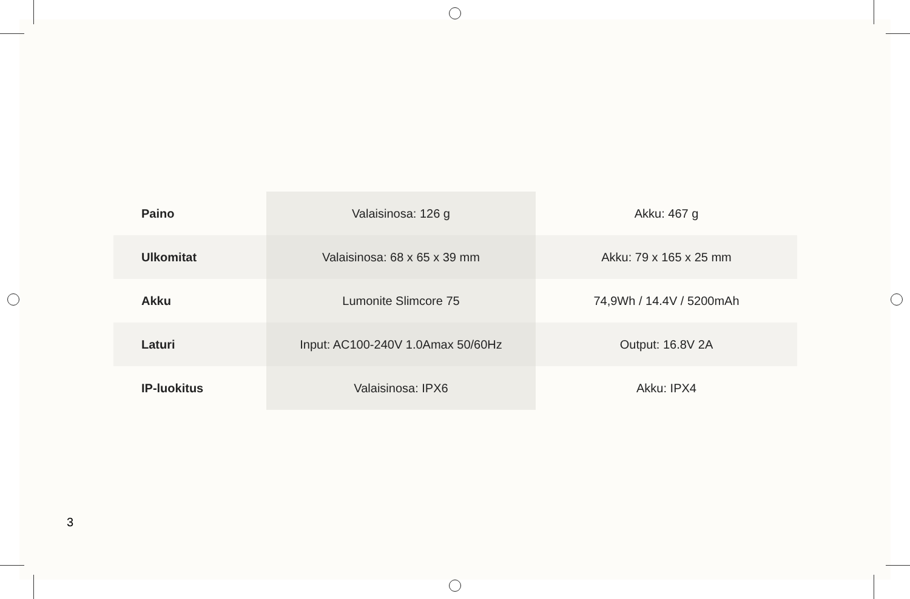| Paino | Valaisinosa: 126 g | Akku: 467 g |
| Ulkomitat | Valaisinosa: 68 x 65 x 39 mm | Akku: 79 x 165 x 25 mm |
| Akku | Lumonite Slimcore 75 | 74,9Wh / 14.4V / 5200mAh |
| Laturi | Input: AC100-240V 1.0Amax 50/60Hz | Output: 16.8V 2A |
| IP-luokitus | Valaisinosa: IPX6 | Akku: IPX4 |
3